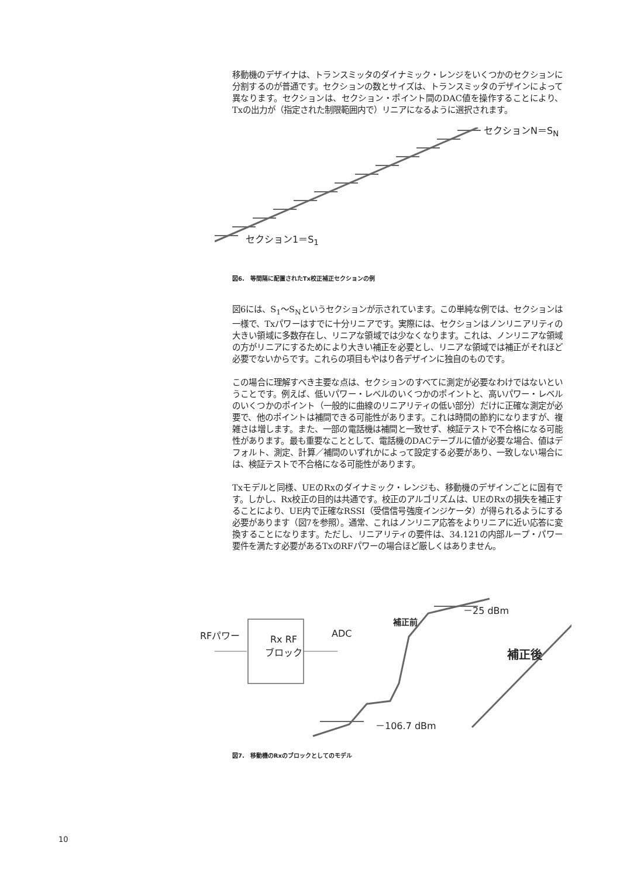移動機のデザイナは、トランスミッタのダイナミック・レンジをいくつかのセクションに分割するのが普通です。セクションの数とサイズは、トランスミッタのデザインによって異なります。セクションは、セクション・ポイント間のDAC値を操作することにより、Txの出力が（指定された制限範囲内で）リニアになるように選択されます。
セクションN＝S<sub>N</sub>
セクション1＝S<sub>1</sub>
図6.　等間隔に配置されたTx校正補正セクションの例
図6には、S<sub>1</sub>～S<sub>N</sub>というセクションが示されています。この単純な例では、セクションは一様で、Txパワーはすでに十分リニアです。実際には、セクションはノンリニアリティの大きい領域に多数存在し、リニアな領域では少なくなります。これは、ノンリニアな領域の方がリニアにするためにより大きい補正を必要とし、リニアな領域では補正がそれほど必要でないからです。これらの項目もやはり各デザインに独自のものです。
この場合に理解すべき主要な点は、セクションのすべてに測定が必要なわけではないということです。例えば、低いパワー・レベルのいくつかのポイントと、高いパワー・レベルのいくつかのポイント（一般的に曲線のリニアリティの低い部分）だけに正確な測定が必要で、他のポイントは補間できる可能性があります。これは時間の節約になりますが、複雑さは増します。また、一部の電話機は補間と一致せず、検証テストで不合格になる可能性があります。最も重要なこととして、電話機のDACテーブルに値が必要な場合、値はデフォルト、測定、計算／補間のいずれかによって設定する必要があり、一致しない場合には、検証テストで不合格になる可能性があります。
Txモデルと同様、UEのRxのダイナミック・レンジも、移動機のデザインごとに固有です。しかし、Rx校正の目的は共通です。校正のアルゴリズムは、UEのRxの損失を補正することにより、UE内で正確なRSSI（受信信号強度インジケータ）が得られるようにする必要があります（図7を参照）。通常、これはノンリニア応答をよりリニアに近い応答に変換することになります。ただし、リニアリティの要件は、34.121の内部ループ・パワー要件を満たす必要があるTxのRFパワーの場合ほど厳しくはありません。
RFパワー
Rx RF
ブロック
ADC
－25 dBm
補正前
補正後
－106.7 dBm
図7.　移動機のRxのブロックとしてのモデル
10